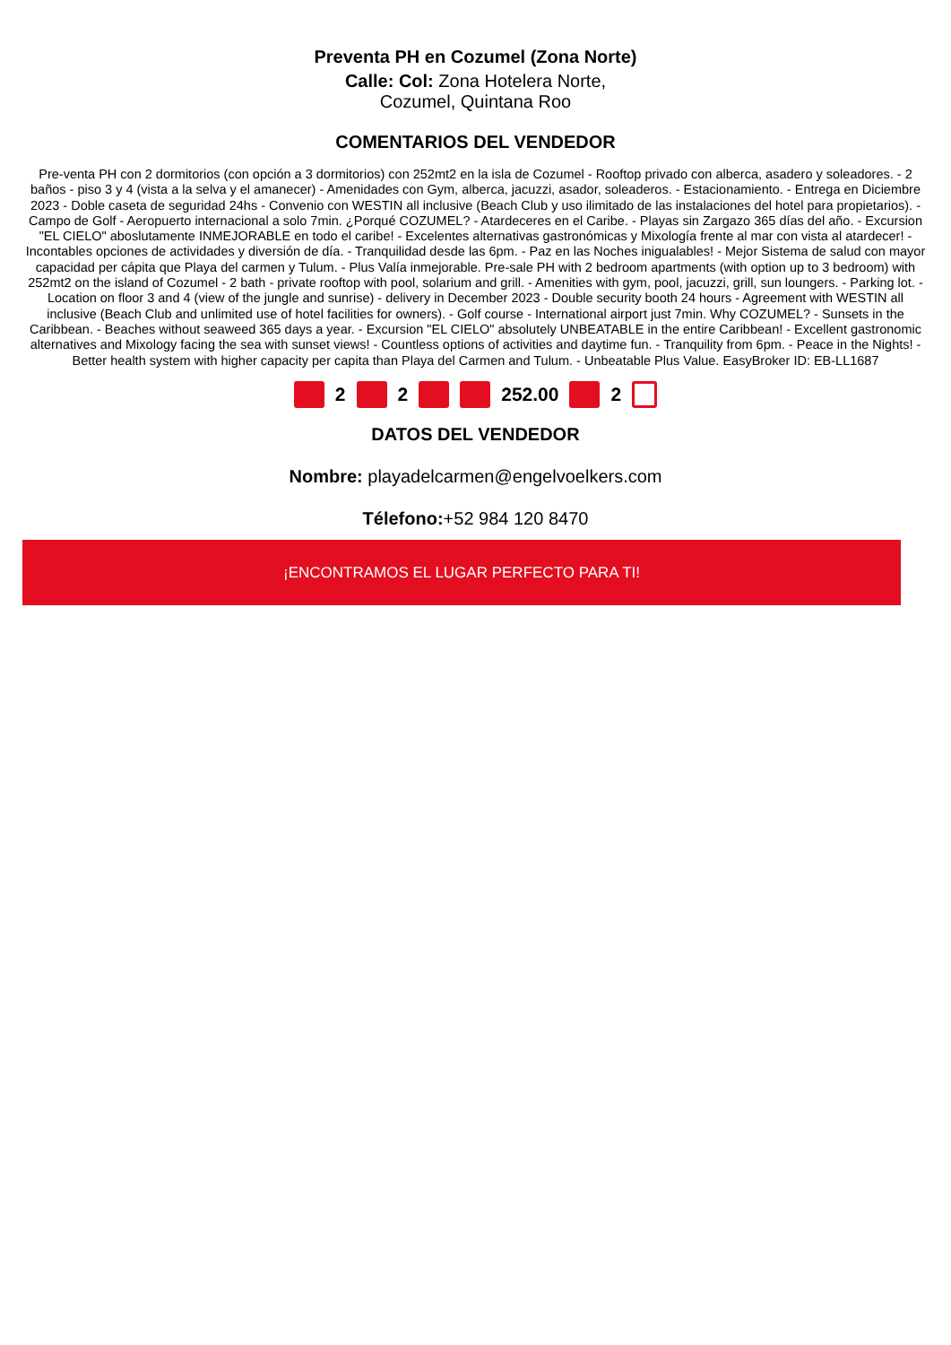Preventa PH en Cozumel (Zona Norte)
Calle: Col: Zona Hotelera Norte,
Cozumel, Quintana Roo
COMENTARIOS DEL VENDEDOR
Pre-venta PH con 2 dormitorios (con opción a 3 dormitorios) con 252mt2 en la isla de Cozumel - Rooftop privado con alberca, asadero y soleadores. - 2 baños - piso 3 y 4 (vista a la selva y el amanecer) - Amenidades con Gym, alberca, jacuzzi, asador, soleaderos. - Estacionamiento. - Entrega en Diciembre 2023 - Doble caseta de seguridad 24hs - Convenio con WESTIN all inclusive (Beach Club y uso ilimitado de las instalaciones del hotel para propietarios). - Campo de Golf - Aeropuerto internacional a solo 7min. ¿Porqué COZUMEL? - Atardeceres en el Caribe. - Playas sin Zargazo 365 días del año. - Excursion "EL CIELO" aboslutamente INMEJORABLE en todo el caribe! - Excelentes alternativas gastronómicas y Mixología frente al mar con vista al atardecer! - Incontables opciones de actividades y diversión de día. - Tranquilidad desde las 6pm. - Paz en las Noches inigualables! - Mejor Sistema de salud con mayor capacidad per cápita que Playa del carmen y Tulum. - Plus Valía inmejorable. Pre-sale PH with 2 bedroom apartments (with option up to 3 bedroom) with 252mt2 on the island of Cozumel - 2 bath - private rooftop with pool, solarium and grill. - Amenities with gym, pool, jacuzzi, grill, sun loungers. - Parking lot. - Location on floor 3 and 4 (view of the jungle and sunrise) - delivery in December 2023 - Double security booth 24 hours - Agreement with WESTIN all inclusive (Beach Club and unlimited use of hotel facilities for owners). - Golf course - International airport just 7min. Why COZUMEL? - Sunsets in the Caribbean. - Beaches without seaweed 365 days a year. - Excursion "EL CIELO" absolutely UNBEATABLE in the entire Caribbean! - Excellent gastronomic alternatives and Mixology facing the sea with sunset views! - Countless options of activities and daytime fun. - Tranquility from 6pm. - Peace in the Nights! - Better health system with higher capacity per capita than Playa del Carmen and Tulum. - Unbeatable Plus Value. EasyBroker ID: EB-LL1687
2 2 252.00 2
DATOS DEL VENDEDOR
Nombre: playadelcarmen@engelvoelkers.com
Télefono:+52 984 120 8470
¡ENCONTRAMOS EL LUGAR PERFECTO PARA TI!